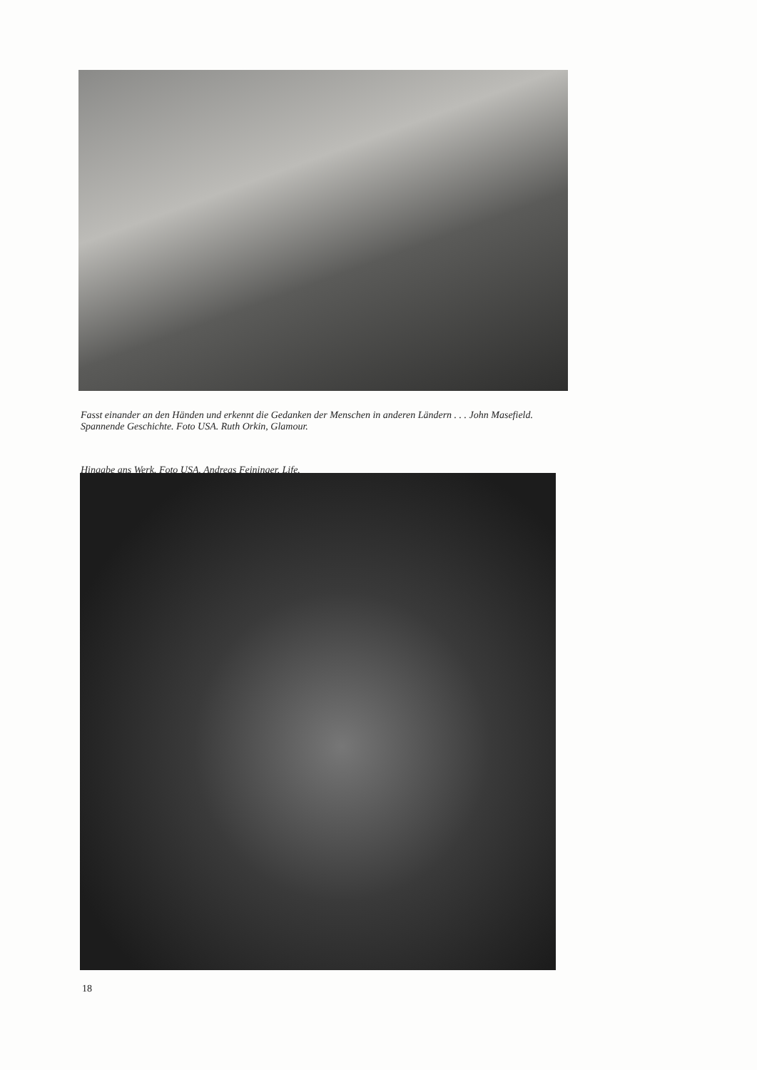Fasst einander an den Händen und erkennt die Gedanken der Menschen in anderen Ländern . . . John Masefield.
Spannende Geschichte. Foto USA. Ruth Orkin, Glamour.
Hingabe ans Werk. Foto USA. Andreas Feininger, Life.
18